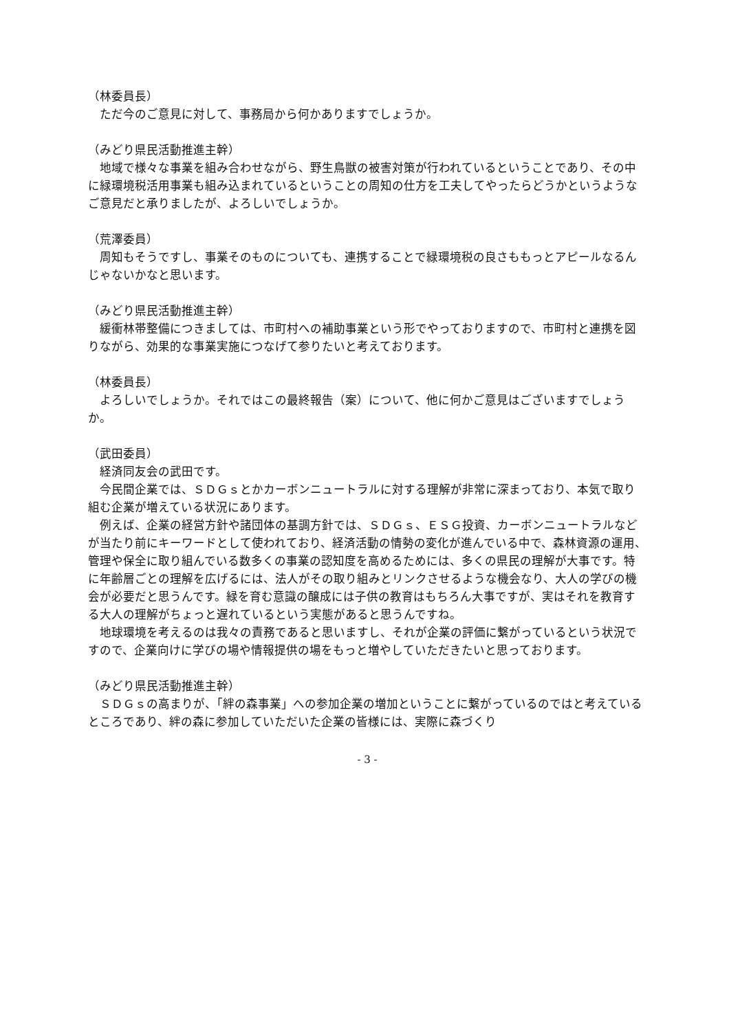（林委員長）
ただ今のご意見に対して、事務局から何かありますでしょうか。
（みどり県民活動推進主幹）
地域で様々な事業を組み合わせながら、野生鳥獣の被害対策が行われているということであり、その中に緑環境税活用事業も組み込まれているということの周知の仕方を工夫してやったらどうかというようなご意見だと承りましたが、よろしいでしょうか。
（荒澤委員）
周知もそうですし、事業そのものについても、連携することで緑環境税の良さももっとアピールなるんじゃないかなと思います。
（みどり県民活動推進主幹）
緩衝林帯整備につきましては、市町村への補助事業という形でやっておりますので、市町村と連携を図りながら、効果的な事業実施につなげて参りたいと考えております。
（林委員長）
よろしいでしょうか。それではこの最終報告（案）について、他に何かご意見はございますでしょうか。
（武田委員）
経済同友会の武田です。
今民間企業では、ＳＤＧｓとかカーボンニュートラルに対する理解が非常に深まっており、本気で取り組む企業が増えている状況にあります。
例えば、企業の経営方針や諸団体の基調方針では、ＳＤＧｓ、ＥＳＧ投資、カーボンニュートラルなどが当たり前にキーワードとして使われており、経済活動の情勢の変化が進んでいる中で、森林資源の運用、管理や保全に取り組んでいる数多くの事業の認知度を高めるためには、多くの県民の理解が大事です。特に年齢層ごとの理解を広げるには、法人がその取り組みとリンクさせるような機会なり、大人の学びの機会が必要だと思うんです。緑を育む意識の醸成には子供の教育はもちろん大事ですが、実はそれを教育する大人の理解がちょっと遅れているという実態があると思うんですね。
地球環境を考えるのは我々の責務であると思いますし、それが企業の評価に繋がっているという状況ですので、企業向けに学びの場や情報提供の場をもっと増やしていただきたいと思っております。
（みどり県民活動推進主幹）
ＳＤＧｓの高まりが、「絆の森事業」への参加企業の増加ということに繋がっているのではと考えているところであり、絆の森に参加していただいた企業の皆様には、実際に森づくり
- 3 -